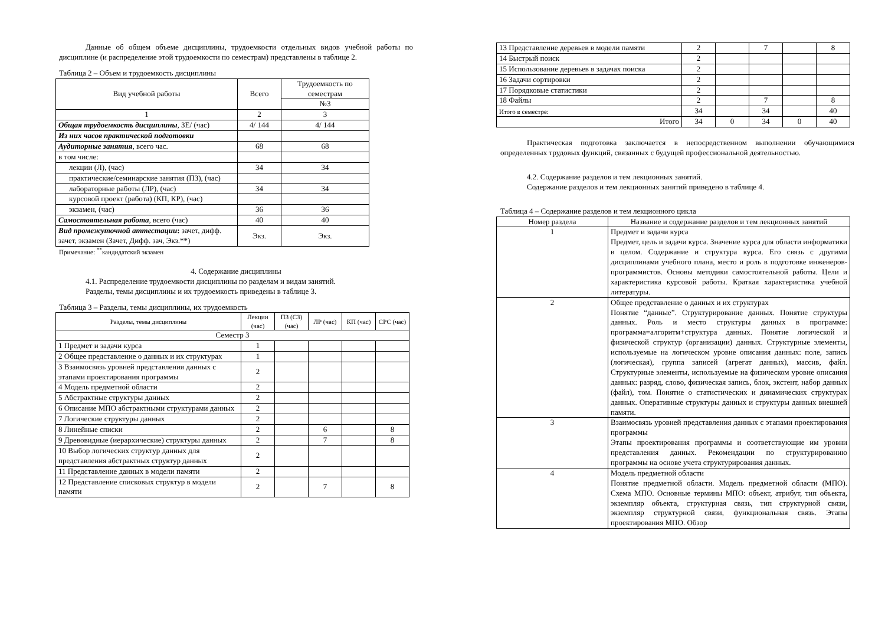Данные об общем объеме дисциплины, трудоемкости отдельных видов учебной работы по дисциплине (и распределение этой трудоемкости по семестрам) представлены в таблице 2.
Таблица 2 – Объем и трудоемкость дисциплины
| Вид учебной работы | Всего | Трудоемкость по семестрам |
| --- | --- | --- |
| | | №3 |
| 1 | 2 | 3 |
| Общая трудоемкость дисциплины , ЗЕ/ (час) | 4/ 144 | 4/ 144 |
| Из них часов практической подготовки | | |
| Аудиторные занятия , всего час. | 68 | 68 |
| в том числе: | | |
| лекции (Л), (час) | 34 | 34 |
| практические/семинарские занятия (ПЗ), (час) | | |
| лабораторные работы (ЛР), (час) | 34 | 34 |
| курсовой проект (работа) (КП, КР), (час) | | |
| экзамен, (час) | 36 | 36 |
| Самостоятельная работа , всего (час) | 40 | 40 |
| Вид промежуточной аттестации : зачет, дифф. зачет, экзамен (Зачет, Дифф. зач, Экз.**) | Экз. | Экз. |
Примечание: <sup>**</sup>кандидатский экзамен
4. Содержание дисциплины
4.1. Распределение трудоемкости дисциплины по разделам и видам занятий.
Разделы, темы дисциплины и их трудоемкость приведены в таблице 3.
Таблица 3 – Разделы, темы дисциплины, их трудоемкость
| Разделы, темы дисциплины | Лекции (час) | ПЗ (СЗ) (час) | ЛР (час) | КП (час) | СРС (час) |
| --- | --- | --- | --- | --- | --- |
| Семестр 3 | | | | | |
| 1 Предмет и задачи курса | 1 | | | | |
| 2 Общее представление о данных и их структурах | 1 | | | | |
| 3 Взаимосвязь уровней представления данных с этапами проектирования программы | 2 | | | | |
| 4 Модель предметной области | 2 | | | | |
| 5 Абстрактные структуры данных | 2 | | | | |
| 6 Описание МПО абстрактными структурами данных | 2 | | | | |
| 7 Логические структуры данных | 2 | | | | |
| 8 Линейные списки | 2 | | 6 | | 8 |
| 9 Древовидные (иерархические) структуры данных | 2 | | 7 | | 8 |
| 10 Выбор логических структур данных для представления абстрактных структур данных | 2 | | | | |
| 11 Представление данных в модели памяти | 2 | | | | |
| 12 Представление списковых структур в модели памяти | 2 | | 7 | | 8 |
| 13 Представление деревьев в модели памяти | 2 | | 7 | | 8 |
| 14 Быстрый поиск | 2 | | | | |
| 15 Использование деревьев в задачах поиска | 2 | | | | |
| 16 Задачи сортировки | 2 | | | | |
| 17 Порядковые статистики | 2 | | | | |
| 18 Файлы | 2 | | 7 | | 8 |
| Итого в семестре: | 34 | | 34 | | 40 |
| Итого | 34 | 0 | 34 | 0 | 40 |
Практическая подготовка заключается в непосредственном выполнении обучающимися определенных трудовых функций, связанных с будущей профессиональной деятельностью.
4.2. Содержание разделов и тем лекционных занятий.
Содержание разделов и тем лекционных занятий приведено в таблице 4.
Таблица 4 – Содержание разделов и тем лекционного цикла
| Номер раздела | Название и содержание разделов и тем лекционных занятий |
| --- | --- |
| 1 | Предмет и задачи курса Предмет, цель и задачи курса. Значение курса для области информатики в целом. Содержание и структура курса. Его связь с другими дисциплинами учебного плана, место и роль в подготовке инженеров-программистов. Основы методики самостоятельной работы. Цели и характеристика курсовой работы. Краткая характеристика учебной литературы. |
| 2 | Общее представление о данных и их структурах Понятие “данные”. Структурирование данных. Понятие структуры данных. Роль и место структуры данных в программе: программа=алгоритм+структура данных. Понятие логической и физической структур (организации) данных. Структурные элементы, используемые на логическом уровне описания данных: поле, запись (логическая), группа записей (агрегат данных), массив, файл. Структурные элементы, используемые на физическом уровне описания данных: разряд, слово, физическая запись, блок, экстент, набор данных (файл), том. Понятие о статистических и динамических структурах данных. Оперативные структуры данных и структуры данных внешней памяти. |
| 3 | Взаимосвязь уровней представления данных с этапами проектирования программы Этапы проектирования программы и соответствующие им уровни представления данных. Рекомендации по структурированию программы на основе учета структурирования данных. |
| 4 | Модель предметной области Понятие предметной области. Модель предметной области (МПО). Схема МПО. Основные термины МПО: объект, атрибут, тип объекта, экземпляр объекта, структурная связь, тип структурной связи, экземпляр структурной связи, функциональная связь. Этапы проектирования МПО. Обзор |